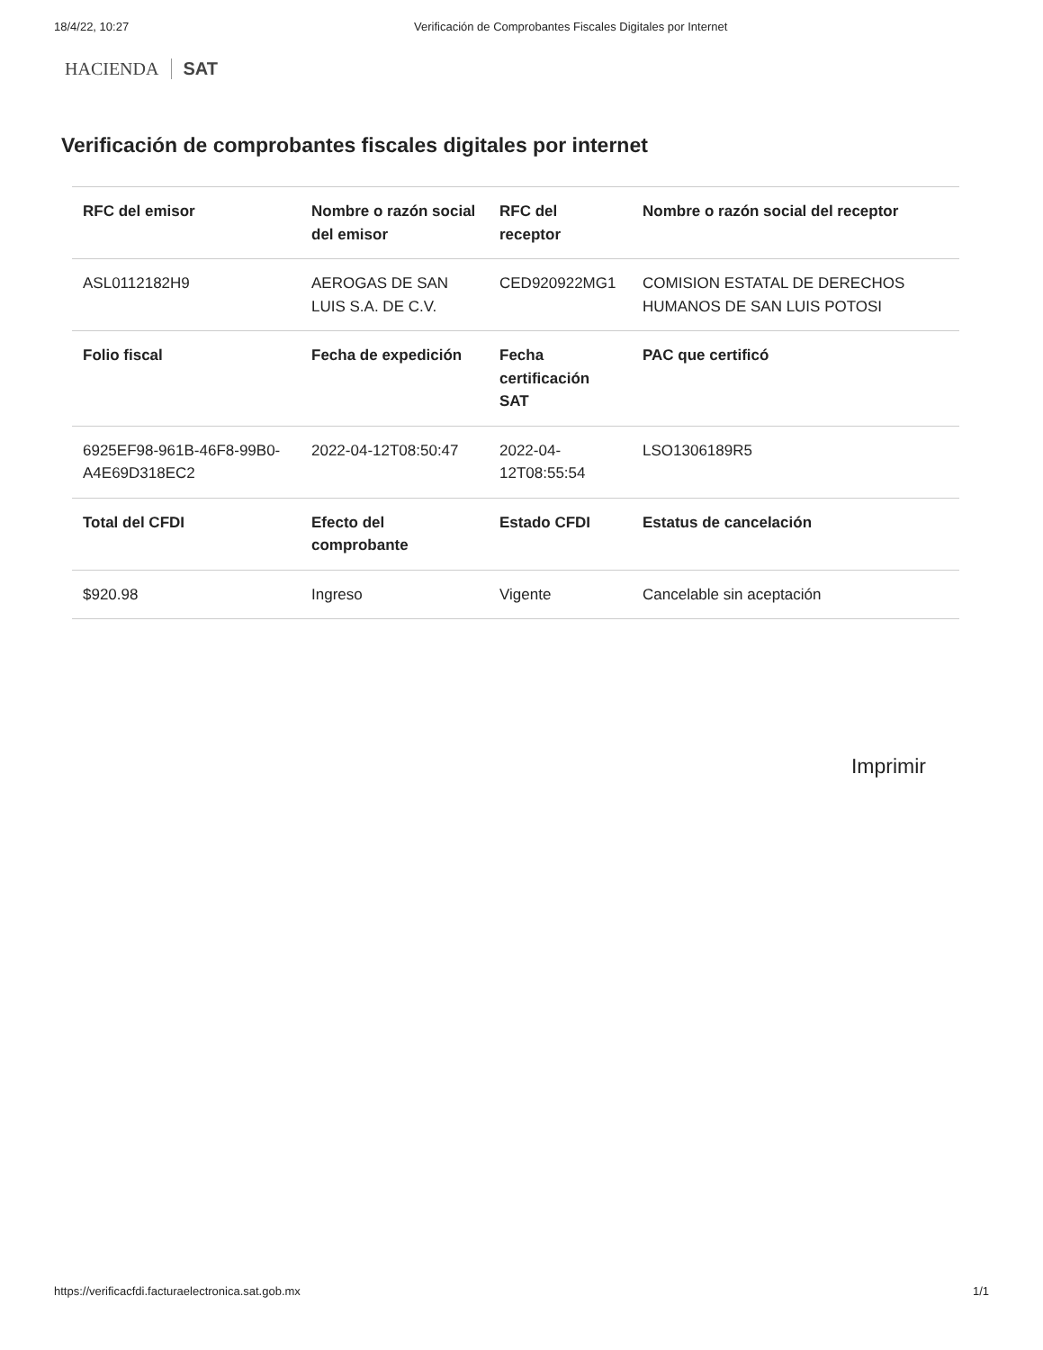18/4/22, 10:27 Verificación de Comprobantes Fiscales Digitales por Internet
HACIENDA SAT
Verificación de comprobantes fiscales digitales por internet
| RFC del emisor | Nombre o razón social del emisor | RFC del receptor | Nombre o razón social del receptor |
| --- | --- | --- | --- |
| ASL0112182H9 | AEROGAS DE SAN LUIS S.A. DE C.V. | CED920922MG1 | COMISION ESTATAL DE DERECHOS HUMANOS DE SAN LUIS POTOSI |
| Folio fiscal | Fecha de expedición | Fecha certificación SAT | PAC que certificó |
| 6925EF98-961B-46F8-99B0-A4E69D318EC2 | 2022-04-12T08:50:47 | 2022-04-12T08:55:54 | LSO1306189R5 |
| Total del CFDI | Efecto del comprobante | Estado CFDI | Estatus de cancelación |
| $920.98 | Ingreso | Vigente | Cancelable sin aceptación |
Imprimir
https://verificacfdi.facturaelectronica.sat.gob.mx 1/1